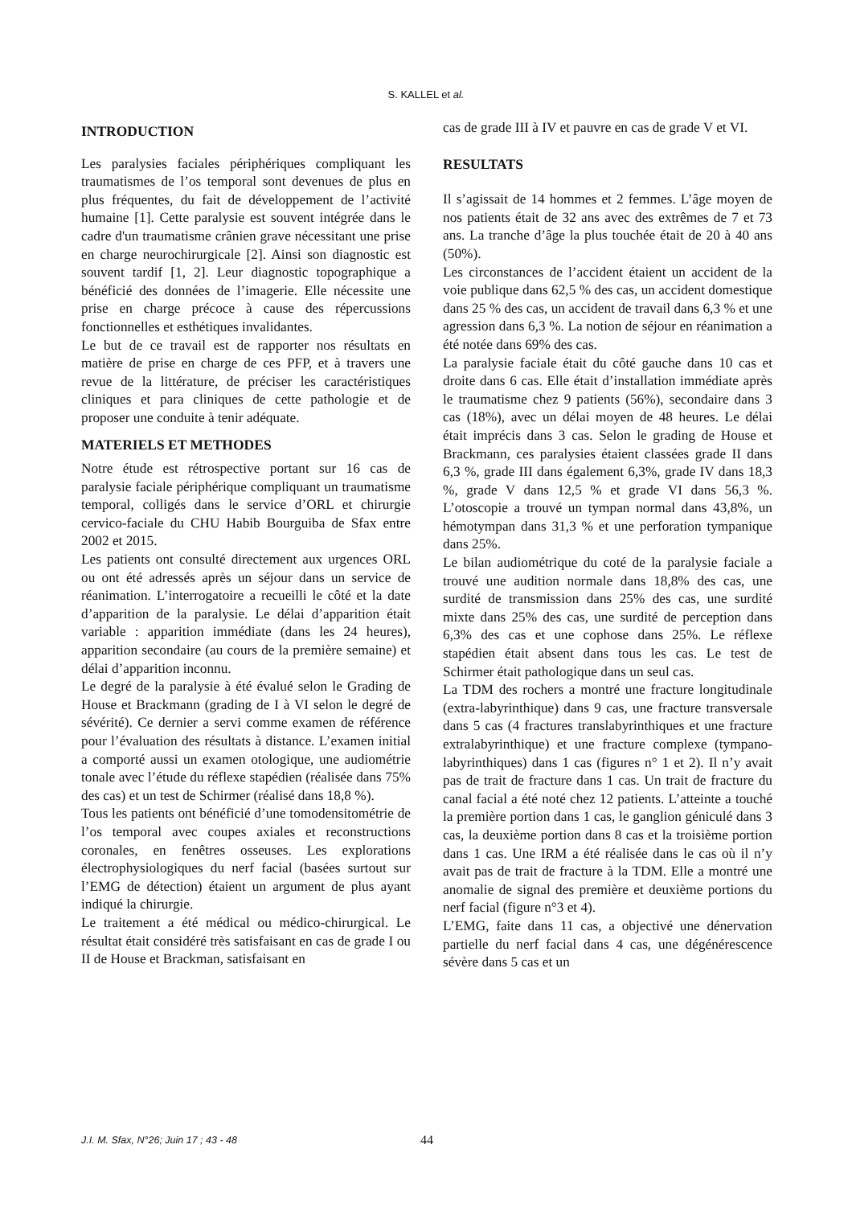S. KALLEL et al.
INTRODUCTION
Les paralysies faciales périphériques compliquant les traumatismes de l’os temporal sont devenues de plus en plus fréquentes, du fait de développement de l’activité humaine [1]. Cette paralysie est souvent intégrée dans le cadre d'un traumatisme crânien grave nécessitant une prise en charge neurochirurgicale [2]. Ainsi son diagnostic est souvent tardif [1, 2]. Leur diagnostic topographique a bénéficié des données de l’imagerie. Elle nécessite une prise en charge précoce à cause des répercussions fonctionnelles et esthétiques invalidantes.
Le but de ce travail est de rapporter nos résultats en matière de prise en charge de ces PFP, et à travers une revue de la littérature, de préciser les caractéristiques cliniques et para cliniques de cette pathologie et de proposer une conduite à tenir adéquate.
MATERIELS ET METHODES
Notre étude est rétrospective portant sur 16 cas de paralysie faciale périphérique compliquant un traumatisme temporal, colligés dans le service d’ORL et chirurgie cervico-faciale du CHU Habib Bourguiba de Sfax entre 2002 et 2015.
Les patients ont consulté directement aux urgences ORL ou ont été adressés après un séjour dans un service de réanimation. L’interrogatoire a recueilli le côté et la date d’apparition de la paralysie. Le délai d’apparition était variable : apparition immédiate (dans les 24 heures), apparition secondaire (au cours de la première semaine) et délai d’apparition inconnu.
Le degré de la paralysie à été évalué selon le Grading de House et Brackmann (grading de I à VI selon le degré de sévérité). Ce dernier a servi comme examen de référence pour l’évaluation des résultats à distance. L’examen initial a comporté aussi un examen otologique, une audiométrie tonale avec l’étude du réflexe stapédien (réalisée dans 75% des cas) et un test de Schirmer (réalisé dans 18,8 %).
Tous les patients ont bénéficié d’une tomodensitométrie de l’os temporal avec coupes axiales et reconstructions coronales, en fenêtres osseuses. Les explorations électrophysiologiques du nerf facial (basées surtout sur l’EMG de détection) étaient un argument de plus ayant indiqué la chirurgie.
Le traitement a été médical ou médico-chirurgical. Le résultat était considéré très satisfaisant en cas de grade I ou II de House et Brackman, satisfaisant en
cas de grade III à IV et pauvre en cas de grade V et VI.
RESULTATS
Il s’agissait de 14 hommes et 2 femmes. L’âge moyen de nos patients était de 32 ans avec des extrêmes de 7 et 73 ans. La tranche d’âge la plus touchée était de 20 à 40 ans (50%).
Les circonstances de l’accident étaient un accident de la voie publique dans 62,5 % des cas, un accident domestique dans 25 % des cas, un accident de travail dans 6,3 % et une agression dans 6,3 %. La notion de séjour en réanimation a été notée dans 69% des cas.
La paralysie faciale était du côté gauche dans 10 cas et droite dans 6 cas. Elle était d’installation immédiate après le traumatisme chez 9 patients (56%), secondaire dans 3 cas (18%), avec un délai moyen de 48 heures. Le délai était imprécis dans 3 cas. Selon le grading de House et Brackmann, ces paralysies étaient classées grade II dans 6,3 %, grade III dans également 6,3%, grade IV dans 18,3 %, grade V dans 12,5 % et grade VI dans 56,3 %. L’otoscopie a trouvé un tympan normal dans 43,8%, un hémotympan dans 31,3 % et une perforation tympanique dans 25%.
Le bilan audiométrique du coté de la paralysie faciale a trouvé une audition normale dans 18,8% des cas, une surdité de transmission dans 25% des cas, une surdité mixte dans 25% des cas, une surdité de perception dans 6,3% des cas et une cophose dans 25%. Le réflexe stapédien était absent dans tous les cas. Le test de Schirmer était pathologique dans un seul cas.
La TDM des rochers a montré une fracture longitudinale (extra-labyrinthique) dans 9 cas, une fracture transversale dans 5 cas (4 fractures translabyrinthiques et une fracture extralabyrinthique) et une fracture complexe (tympano-labyrinthiques) dans 1 cas (figures n° 1 et 2). Il n’y avait pas de trait de fracture dans 1 cas. Un trait de fracture du canal facial a été noté chez 12 patients. L’atteinte a touché la première portion dans 1 cas, le ganglion géniculé dans 3 cas, la deuxième portion dans 8 cas et la troisième portion dans 1 cas. Une IRM a été réalisée dans le cas où il n’y avait pas de trait de fracture à la TDM. Elle a montré une anomalie de signal des première et deuxième portions du nerf facial (figure n°3 et 4).
L’EMG, faite dans 11 cas, a objectivé une dénervation partielle du nerf facial dans 4 cas, une dégénérescence sévère dans 5 cas et un
J.I. M. Sfax, N°26; Juin 17 ; 43 - 48 44